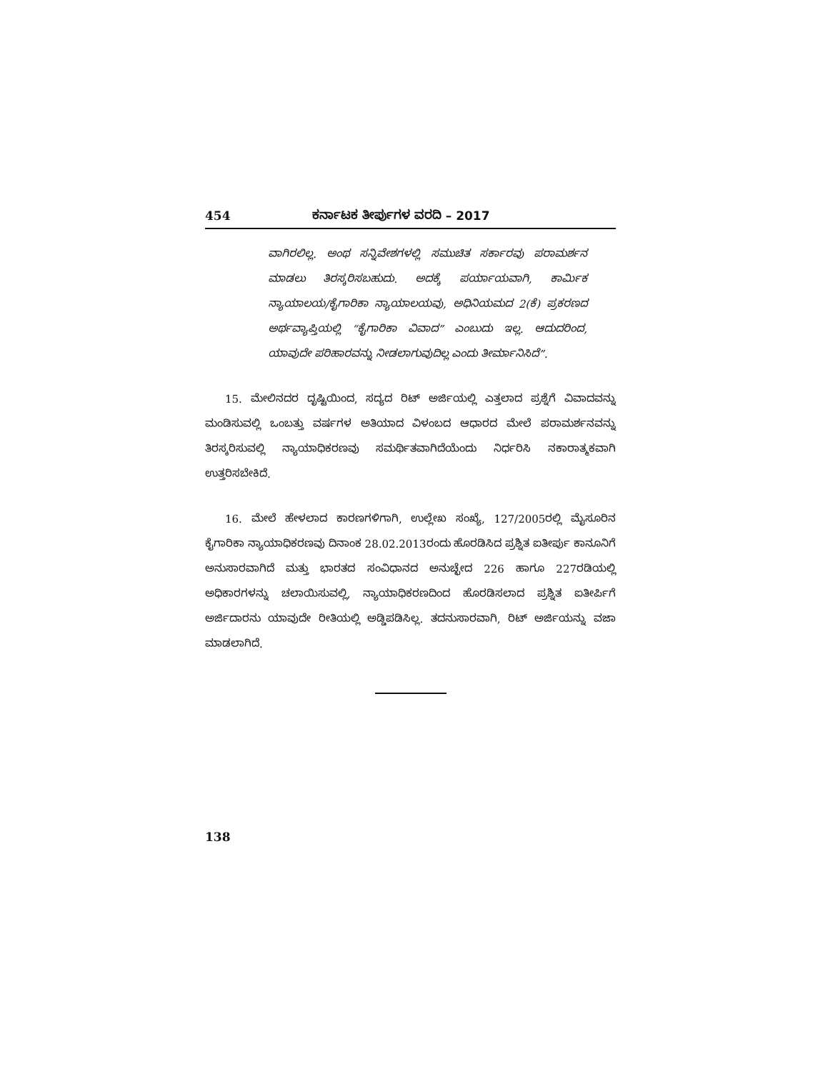454 ಕರ್ನಾಟಕ ತೀರ್ಪುಗಳ ವರದಿ – 2017
ವಾಗಿರಲಿಲ್ಲ. ಅಂಥ ಸನ್ನಿವೇಶಗಳಲ್ಲಿ ಸಮುಚಿತ ಸರ್ಕಾರವು ಪರಾಮರ್ಶನ ಮಾಡಲು ತಿರಸ್ಕರಿಸಬಹುದು. ಅದಕ್ಕೆ ಪರ್ಯಾಯವಾಗಿ, ಕಾರ್ಮಿಕ ನ್ಯಾಯಾಲಯ/ಕೈಗಾರಿಕಾ ನ್ಯಾಯಾಲಯವು, ಅಧಿನಿಯಮದ 2(ಕೆ) ಪ್ರಕರಣದ ಅರ್ಥವ್ಯಾಪ್ತಿಯಲ್ಲಿ “ಕೈಗಾರಿಕಾ ವಿವಾದ” ಎಂಬುದು ಇಲ್ಲ. ಆದುದರಿಂದ, ಯಾವುದೇ ಪರಿಹಾರವನ್ನು ನೀಡಲಾಗುವುದಿಲ್ಲ ಎಂದು ತೀರ್ಮಾನಿಸಿದೆ”.
15. ಮೇಲಿನದರ ದೃಷ್ಟಿಯಿಂದ, ಸದ್ಯದ ರಿಟ್ ಅರ್ಜಿಯಲ್ಲಿ ಎತ್ತಲಾದ ಪ್ರಶ್ನೆಗೆ ವಿವಾದವನ್ನು ಮಂಡಿಸುವಲ್ಲಿ ಒಂಬತ್ತು ವರ್ಷಗಳ ಅತಿಯಾದ ವಿಳಂಬದ ಆಧಾರದ ಮೇಲೆ ಪರಾಮರ್ಶನವನ್ನು ತಿರಸ್ಕರಿಸುವಲ್ಲಿ ನ್ಯಾಯಾಧಿಕರಣವು ಸಮರ್ಥಿತವಾಗಿದೆಯೆಂದು ನಿರ್ಧರಿಸಿ ನಕಾರಾತ್ಮಕವಾಗಿ ಉತ್ತರಿಸಬೇಕಿದೆ.
16. ಮೇಲೆ ಹೇಳಲಾದ ಕಾರಣಗಳಿಗಾಗಿ, ಉಲ್ಲೇಖ ಸಂಖ್ಯೆ, 127/2005ರಲ್ಲಿ ಮೈಸೂರಿನ ಕೈಗಾರಿಕಾ ನ್ಯಾಯಾಧಿಕರಣವು ದಿನಾಂಕ 28.02.2013ರಂದು ಹೊರಡಿಸಿದ ಪ್ರಶ್ನಿತ ಐತೀರ್ಪು ಕಾನೂನಿಗೆ ಅನುಸಾರವಾಗಿದೆ ಮತ್ತು ಭಾರತದ ಸಂವಿಧಾನದ ಅನುಚ್ಛೇದ 226 ಹಾಗೂ 227ರಡಿಯಲ್ಲಿ ಅಧಿಕಾರಗಳನ್ನು ಚಲಾಯಿಸುವಲ್ಲಿ, ನ್ಯಾಯಾಧಿಕರಣದಿಂದ ಹೊರಡಿಸಲಾದ ಪ್ರಶ್ನಿತ ಐತೀರ್ಪಿಗೆ ಅರ್ಜಿದಾರನು ಯಾವುದೇ ರೀತಿಯಲ್ಲಿ ಅಡ್ಡಿಪಡಿಸಿಲ್ಲ. ತದನುಸಾರವಾಗಿ, ರಿಟ್ ಅರ್ಜಿಯನ್ನು ವಜಾ ಮಾಡಲಾಗಿದೆ.
138